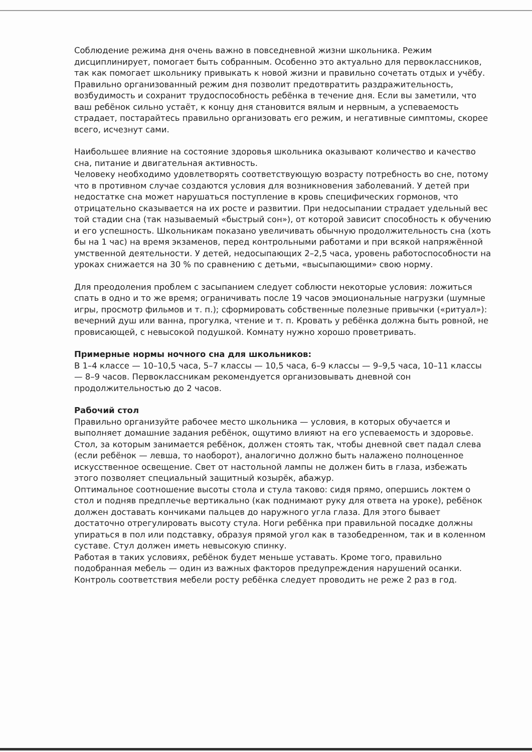Соблюдение режима дня очень важно в повседневной жизни школьника. Режим дисциплинирует, помогает быть собранным. Особенно это актуально для первоклассников, так как помогает школьнику привыкать к новой жизни и правильно сочетать отдых и учёбу. Правильно организованный режим дня позволит предотвратить раздражительность, возбудимость и сохранит трудоспособность ребёнка в течение дня. Если вы заметили, что ваш ребёнок сильно устаёт, к концу дня становится вялым и нервным, а успеваемость страдает, постарайтесь правильно организовать его режим, и негативные симптомы, скорее всего, исчезнут сами.
Наибольшее влияние на состояние здоровья школьника оказывают количество и качество сна, питание и двигательная активность.
Человеку необходимо удовлетворять соответствующую возрасту потребность во сне, потому что в противном случае создаются условия для возникновения заболеваний. У детей при недостатке сна может нарушаться поступление в кровь специфических гормонов, что отрицательно сказывается на их росте и развитии. При недосыпании страдает удельный вес той стадии сна (так называемый «быстрый сон»), от которой зависит способность к обучению и его успешность. Школьникам показано увеличивать обычную продолжительность сна (хоть бы на 1 час) на время экзаменов, перед контрольными работами и при всякой напряжённой умственной деятельности. У детей, недосыпающих 2–2,5 часа, уровень работоспособности на уроках снижается на 30 % по сравнению с детьми, «высыпающими» свою норму.
Для преодоления проблем с засыпанием следует соблюсти некоторые условия: ложиться спать в одно и то же время; ограничивать после 19 часов эмоциональные нагрузки (шумные игры, просмотр фильмов и т. п.); сформировать собственные полезные привычки («ритуал»): вечерний душ или ванна, прогулка, чтение и т. п. Кровать у ребёнка должна быть ровной, не провисающей, с невысокой подушкой. Комнату нужно хорошо проветривать.
Примерные нормы ночного сна для школьников:
В 1–4 классе — 10–10,5 часа, 5–7 классы — 10,5 часа, 6–9 классы — 9–9,5 часа, 10–11 классы — 8–9 часов. Первоклассникам рекомендуется организовывать дневной сон продолжительностью до 2 часов.
Рабочий стол
Правильно организуйте рабочее место школьника — условия, в которых обучается и выполняет домашние задания ребёнок, ощутимо влияют на его успеваемость и здоровье.
Стол, за которым занимается ребёнок, должен стоять так, чтобы дневной свет падал слева (если ребёнок — левша, то наоборот), аналогично должно быть налажено полноценное искусственное освещение. Свет от настольной лампы не должен бить в глаза, избежать этого позволяет специальный защитный козырёк, абажур.
Оптимальное соотношение высоты стола и стула таково: сидя прямо, опершись локтем о стол и подняв предплечье вертикально (как поднимают руку для ответа на уроке), ребёнок должен доставать кончиками пальцев до наружного угла глаза. Для этого бывает достаточно отрегулировать высоту стула. Ноги ребёнка при правильной посадке должны упираться в пол или подставку, образуя прямой угол как в тазобедренном, так и в коленном суставе. Стул должен иметь невысокую спинку.
Работая в таких условиях, ребёнок будет меньше уставать. Кроме того, правильно подобранная мебель — один из важных факторов предупреждения нарушений осанки. Контроль соответствия мебели росту ребёнка следует проводить не реже 2 раз в год.